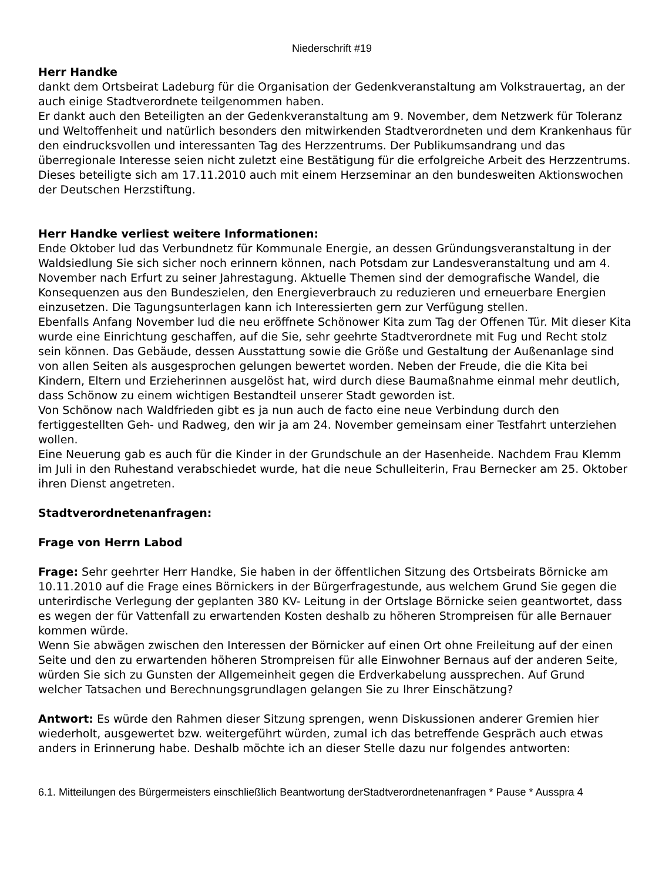Niederschrift #19
Herr Handke
dankt dem Ortsbeirat Ladeburg für die Organisation der Gedenkveranstaltung am Volkstrauertag, an der auch einige Stadtverordnete teilgenommen haben.
Er dankt auch den Beteiligten an der Gedenkveranstaltung am 9. November, dem Netzwerk für Toleranz und Weltoffenheit und natürlich besonders den mitwirkenden Stadtverordneten und dem Krankenhaus für den eindrucksvollen und interessanten Tag des Herzzentrums. Der Publikumsandrang und das überregionale Interesse seien nicht zuletzt eine Bestätigung für die erfolgreiche Arbeit des Herzzentrums. Dieses beteiligte sich am 17.11.2010 auch mit einem Herzseminar an den bundesweiten Aktionswochen der Deutschen Herzstiftung.
Herr Handke verliest weitere Informationen:
Ende Oktober lud das Verbundnetz für Kommunale Energie, an dessen Gründungsveranstaltung in der Waldsiedlung Sie sich sicher noch erinnern können, nach Potsdam zur Landesveranstaltung und am 4. November nach Erfurt zu seiner Jahrestagung. Aktuelle Themen sind der demografische Wandel, die Konsequenzen aus den Bundeszielen, den Energieverbrauch zu reduzieren und erneuerbare Energien einzusetzen. Die Tagungsunterlagen kann ich Interessierten gern zur Verfügung stellen.
Ebenfalls Anfang November lud die neu eröffnete Schönower Kita zum Tag der Offenen Tür. Mit dieser Kita wurde eine Einrichtung geschaffen, auf die Sie, sehr geehrte Stadtverordnete mit Fug und Recht stolz sein können. Das Gebäude, dessen Ausstattung sowie die Größe und Gestaltung der Außenanlage sind von allen Seiten als ausgesprochen gelungen bewertet worden. Neben der Freude, die die Kita bei Kindern, Eltern und Erzieherinnen ausgelöst hat, wird durch diese Baumaßnahme einmal mehr deutlich, dass Schönow zu einem wichtigen Bestandteil unserer Stadt geworden ist.
Von Schönow nach Waldfrieden gibt es ja nun auch de facto eine neue Verbindung durch den fertiggestellten Geh- und Radweg, den wir ja am 24. November gemeinsam einer Testfahrt unterziehen wollen.
Eine Neuerung gab es auch für die Kinder in der Grundschule an der Hasenheide. Nachdem Frau Klemm im Juli in den Ruhestand verabschiedet wurde, hat die neue Schulleiterin, Frau Bernecker am 25. Oktober ihren Dienst angetreten.
Stadtverordnetenanfragen:
Frage von Herrn Labod
Frage: Sehr geehrter Herr Handke, Sie haben in der öffentlichen Sitzung des Ortsbeirats Börnicke am 10.11.2010 auf die Frage eines Börnickers in der Bürgerfragestunde, aus welchem Grund Sie gegen die unterirdische Verlegung der geplanten 380 KV- Leitung in der Ortslage Börnicke seien geantwortet, dass es wegen der für Vattenfall zu erwartenden Kosten deshalb zu höheren Strompreisen für alle Bernauer kommen würde.
Wenn Sie abwägen zwischen den Interessen der Börnicker auf einen Ort ohne Freileitung auf der einen Seite und den zu erwartenden höheren Strompreisen für alle Einwohner Bernaus auf der anderen Seite, würden Sie sich zu Gunsten der Allgemeinheit gegen die Erdverkabelung aussprechen. Auf Grund welcher Tatsachen und Berechnungsgrundlagen gelangen Sie zu Ihrer Einschätzung?
Antwort: Es würde den Rahmen dieser Sitzung sprengen, wenn Diskussionen anderer Gremien hier wiederholt, ausgewertet bzw. weitergeführt würden, zumal ich das betreffende Gespräch auch etwas anders in Erinnerung habe. Deshalb möchte ich an dieser Stelle dazu nur folgendes antworten:
6.1. Mitteilungen des Bürgermeisters einschließlich Beantwortung derStadtverordnetenanfragen * Pause * Ausspra 4